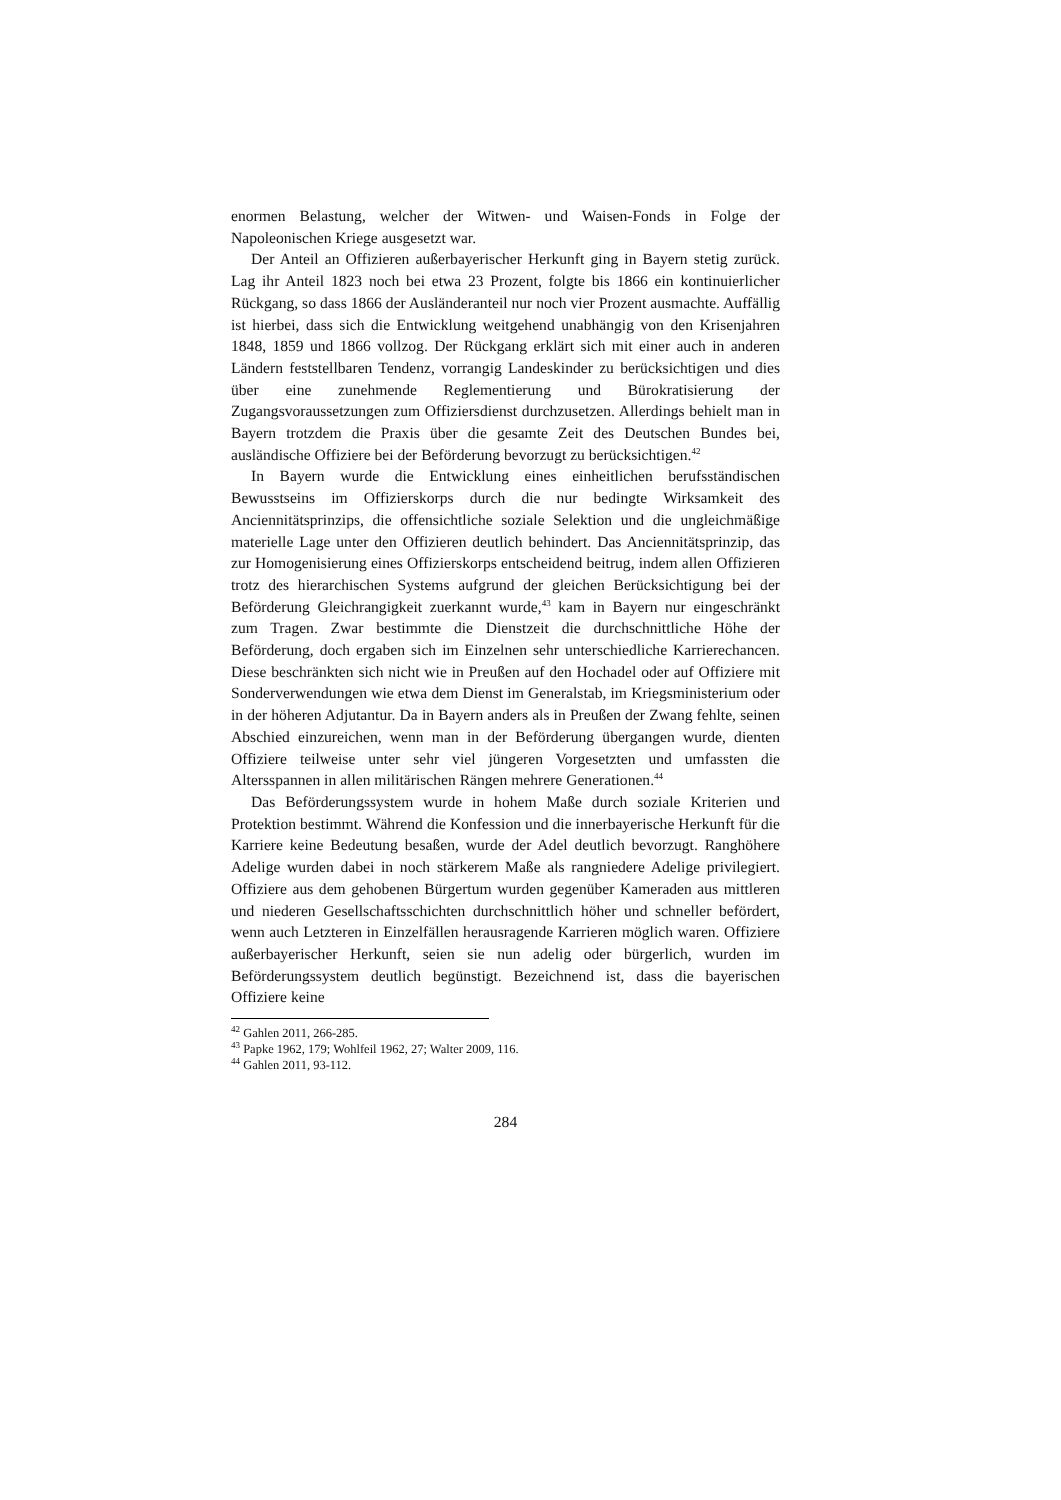enormen Belastung, welcher der Witwen- und Waisen-Fonds in Folge der Napoleonischen Kriege ausgesetzt war.
Der Anteil an Offizieren außerbayerischer Herkunft ging in Bayern stetig zurück. Lag ihr Anteil 1823 noch bei etwa 23 Prozent, folgte bis 1866 ein kontinuierlicher Rückgang, so dass 1866 der Ausländeranteil nur noch vier Prozent ausmachte. Auffällig ist hierbei, dass sich die Entwicklung weitgehend unabhängig von den Krisenjahren 1848, 1859 und 1866 vollzog. Der Rückgang erklärt sich mit einer auch in anderen Ländern feststellbaren Tendenz, vorrangig Landeskinder zu berücksichtigen und dies über eine zunehmende Reglementierung und Bürokratisierung der Zugangsvoraussetzungen zum Offiziersdienst durchzusetzen. Allerdings behielt man in Bayern trotzdem die Praxis über die gesamte Zeit des Deutschen Bundes bei, ausländische Offiziere bei der Beförderung bevorzugt zu berücksichtigen.<sup>42</sup>
In Bayern wurde die Entwicklung eines einheitlichen berufsständischen Bewusstseins im Offizierskorps durch die nur bedingte Wirksamkeit des Anciennitätsprinzips, die offensichtliche soziale Selektion und die ungleichmäßige materielle Lage unter den Offizieren deutlich behindert. Das Anciennitätsprinzip, das zur Homogenisierung eines Offizierskorps entscheidend beitrug, indem allen Offizieren trotz des hierarchischen Systems aufgrund der gleichen Berücksichtigung bei der Beförderung Gleichrangigkeit zuerkannt wurde,<sup>43</sup> kam in Bayern nur eingeschränkt zum Tragen. Zwar bestimmte die Dienstzeit die durchschnittliche Höhe der Beförderung, doch ergaben sich im Einzelnen sehr unterschiedliche Karrierechancen. Diese beschränkten sich nicht wie in Preußen auf den Hochadel oder auf Offiziere mit Sonderverwendungen wie etwa dem Dienst im Generalstab, im Kriegsministerium oder in der höheren Adjutantur. Da in Bayern anders als in Preußen der Zwang fehlte, seinen Abschied einzureichen, wenn man in der Beförderung übergangen wurde, dienten Offiziere teilweise unter sehr viel jüngeren Vorgesetzten und umfassten die Altersspannen in allen militärischen Rängen mehrere Generationen.<sup>44</sup>
Das Beförderungssystem wurde in hohem Maße durch soziale Kriterien und Protektion bestimmt. Während die Konfession und die innerbayerische Herkunft für die Karriere keine Bedeutung besaßen, wurde der Adel deutlich bevorzugt. Ranghöhere Adelige wurden dabei in noch stärkerem Maße als rangniedere Adelige privilegiert. Offiziere aus dem gehobenen Bürgertum wurden gegenüber Kameraden aus mittleren und niederen Gesellschaftsschichten durchschnittlich höher und schneller befördert, wenn auch Letzteren in Einzelfällen herausragende Karrieren möglich waren. Offiziere außerbayerischer Herkunft, seien sie nun adelig oder bürgerlich, wurden im Beförderungssystem deutlich begünstigt. Bezeichnend ist, dass die bayerischen Offiziere keine
<sup>42</sup> Gahlen 2011, 266-285.
<sup>43</sup> Papke 1962, 179; Wohlfeil 1962, 27; Walter 2009, 116.
<sup>44</sup> Gahlen 2011, 93-112.
284